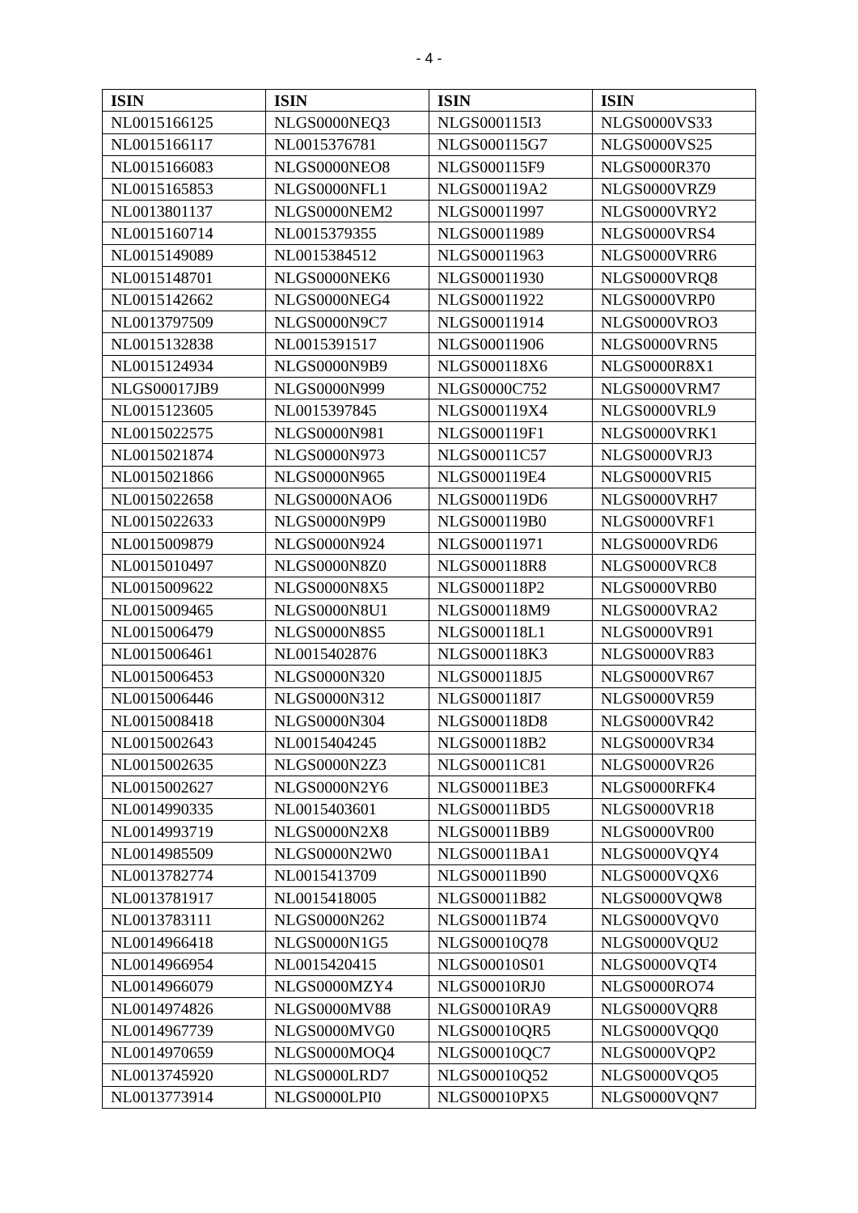- 4 -
| ISIN | ISIN | ISIN | ISIN |
| --- | --- | --- | --- |
| NL0015166125 | NLGS0000NEQ3 | NLGS000115I3 | NLGS0000VS33 |
| NL0015166117 | NL0015376781 | NLGS000115G7 | NLGS0000VS25 |
| NL0015166083 | NLGS0000NEO8 | NLGS000115F9 | NLGS0000R370 |
| NL0015165853 | NLGS0000NFL1 | NLGS000119A2 | NLGS0000VRZ9 |
| NL0013801137 | NLGS0000NEM2 | NLGS00011997 | NLGS0000VRY2 |
| NL0015160714 | NL0015379355 | NLGS00011989 | NLGS0000VRS4 |
| NL0015149089 | NL0015384512 | NLGS00011963 | NLGS0000VRR6 |
| NL0015148701 | NLGS0000NEK6 | NLGS00011930 | NLGS0000VRQ8 |
| NL0015142662 | NLGS0000NEG4 | NLGS00011922 | NLGS0000VRP0 |
| NL0013797509 | NLGS0000N9C7 | NLGS00011914 | NLGS0000VRO3 |
| NL0015132838 | NL0015391517 | NLGS00011906 | NLGS0000VRN5 |
| NL0015124934 | NLGS0000N9B9 | NLGS000118X6 | NLGS0000R8X1 |
| NLGS00017JB9 | NLGS0000N999 | NLGS0000C752 | NLGS0000VRM7 |
| NL0015123605 | NL0015397845 | NLGS000119X4 | NLGS0000VRL9 |
| NL0015022575 | NLGS0000N981 | NLGS000119F1 | NLGS0000VRK1 |
| NL0015021874 | NLGS0000N973 | NLGS00011C57 | NLGS0000VRJ3 |
| NL0015021866 | NLGS0000N965 | NLGS000119E4 | NLGS0000VRI5 |
| NL0015022658 | NLGS0000NAO6 | NLGS000119D6 | NLGS0000VRH7 |
| NL0015022633 | NLGS0000N9P9 | NLGS000119B0 | NLGS0000VRF1 |
| NL0015009879 | NLGS0000N924 | NLGS00011971 | NLGS0000VRD6 |
| NL0015010497 | NLGS0000N8Z0 | NLGS000118R8 | NLGS0000VRC8 |
| NL0015009622 | NLGS0000N8X5 | NLGS000118P2 | NLGS0000VRB0 |
| NL0015009465 | NLGS0000N8U1 | NLGS000118M9 | NLGS0000VRA2 |
| NL0015006479 | NLGS0000N8S5 | NLGS000118L1 | NLGS0000VR91 |
| NL0015006461 | NL0015402876 | NLGS000118K3 | NLGS0000VR83 |
| NL0015006453 | NLGS0000N320 | NLGS000118J5 | NLGS0000VR67 |
| NL0015006446 | NLGS0000N312 | NLGS000118I7 | NLGS0000VR59 |
| NL0015008418 | NLGS0000N304 | NLGS000118D8 | NLGS0000VR42 |
| NL0015002643 | NL0015404245 | NLGS000118B2 | NLGS0000VR34 |
| NL0015002635 | NLGS0000N2Z3 | NLGS00011C81 | NLGS0000VR26 |
| NL0015002627 | NLGS0000N2Y6 | NLGS00011BE3 | NLGS0000RFK4 |
| NL0014990335 | NL0015403601 | NLGS00011BD5 | NLGS0000VR18 |
| NL0014993719 | NLGS0000N2X8 | NLGS00011BB9 | NLGS0000VR00 |
| NL0014985509 | NLGS0000N2W0 | NLGS00011BA1 | NLGS0000VQY4 |
| NL0013782774 | NL0015413709 | NLGS00011B90 | NLGS0000VQX6 |
| NL0013781917 | NL0015418005 | NLGS00011B82 | NLGS0000VQW8 |
| NL0013783111 | NLGS0000N262 | NLGS00011B74 | NLGS0000VQV0 |
| NL0014966418 | NLGS0000N1G5 | NLGS00010Q78 | NLGS0000VQU2 |
| NL0014966954 | NL0015420415 | NLGS00010S01 | NLGS0000VQT4 |
| NL0014966079 | NLGS0000MZY4 | NLGS00010RJ0 | NLGS0000RO74 |
| NL0014974826 | NLGS0000MV88 | NLGS00010RA9 | NLGS0000VQR8 |
| NL0014967739 | NLGS0000MVG0 | NLGS00010QR5 | NLGS0000VQQ0 |
| NL0014970659 | NLGS0000MOQ4 | NLGS00010QC7 | NLGS0000VQP2 |
| NL0013745920 | NLGS0000LRD7 | NLGS00010Q52 | NLGS0000VQO5 |
| NL0013773914 | NLGS0000LPI0 | NLGS00010PX5 | NLGS0000VQN7 |